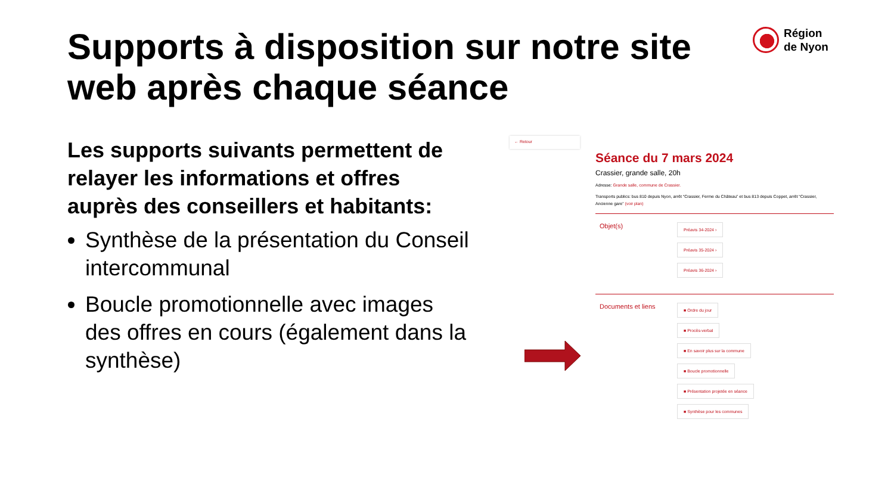Supports à disposition sur notre site web après chaque séance
Région
de Nyon
Les supports suivants permettent de relayer les informations et offres auprès des conseillers et habitants:
Synthèse de la présentation du Conseil intercommunal
Boucle promotionnelle avec images des offres en cours (également dans la synthèse)
← Retour
Séance du 7 mars 2024
Crassier, grande salle, 20h
Adresse: Grande salle, commune de Crassier.
Transports publics: bus 810 depuis Nyon, arrêt “Crassier, Ferme du Château” et bus 813 depuis Coppet, arrêt “Crassier, Ancienne gare” (voir plan)
Objet(s)
Préavis 34-2024 ›
Préavis 35-2024 ›
Préavis 36-2024 ›
Documents et liens
■ Ordre du jour
■ Procès-verbal
■ En savoir plus sur la commune
■ Boucle promotionnelle
■ Présentation projetée en séance
■ Synthèse pour les communes